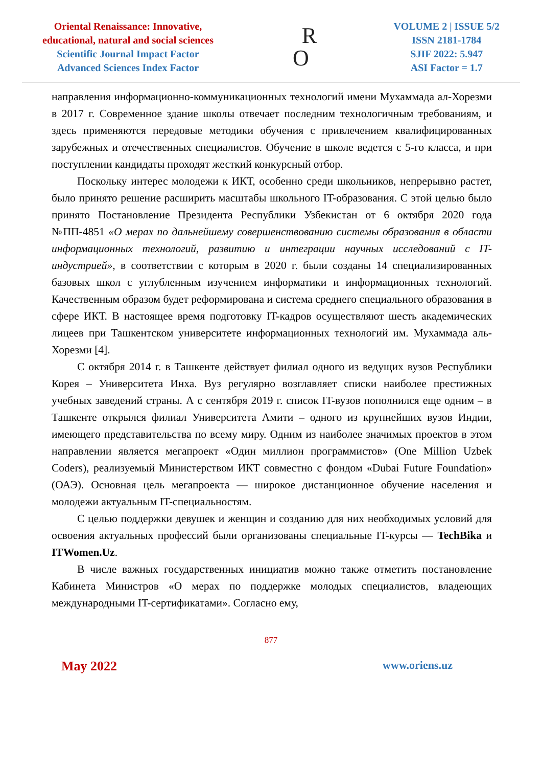Oriental Renaissance: Innovative,
educational, natural and social sciences
Scientific Journal Impact Factor
Advanced Sciences Index Factor
R
O
VOLUME 2 | ISSUE 5/2
ISSN 2181-1784
SJIF 2022: 5.947
ASI Factor = 1.7
направления информационно-коммуникационных технологий имени Мухаммада ал-Хорезми в 2017 г. Современное здание школы отвечает последним технологичным требованиям, и здесь применяются передовые методики обучения с привлечением квалифицированных зарубежных и отечественных специалистов. Обучение в школе ведется с 5-го класса, и при поступлении кандидаты проходят жесткий конкурсный отбор.
Поскольку интерес молодежи к ИКТ, особенно среди школьников, непрерывно растет, было принято решение расширить масштабы школьного IT-образования. С этой целью было принято Постановление Президента Республики Узбекистан от 6 октября 2020 года №ПП-4851 «О мерах по дальнейшему совершенствованию системы образования в области информационных технологий, развитию и интеграции научных исследований с IT-индустрией», в соответствии с которым в 2020 г. были созданы 14 специализированных базовых школ с углубленным изучением информатики и информационных технологий. Качественным образом будет реформирована и система среднего специального образования в сфере ИКТ. В настоящее время подготовку IT-кадров осуществляют шесть академических лицеев при Ташкентском университете информационных технологий им. Мухаммада аль-Хорезми [4].
С октября 2014 г. в Ташкенте действует филиал одного из ведущих вузов Республики Корея – Университета Инха. Вуз регулярно возглавляет списки наиболее престижных учебных заведений страны. А с сентября 2019 г. список IT-вузов пополнился еще одним – в Ташкенте открылся филиал Университета Амити – одного из крупнейших вузов Индии, имеющего представительства по всему миру. Одним из наиболее значимых проектов в этом направлении является мегапроект «Один миллион программистов» (One Million Uzbek Coders), реализуемый Министерством ИКТ совместно с фондом «Dubai Future Foundation» (ОАЭ). Основная цель мегапроекта — широкое дистанционное обучение населения и молодежи актуальным IT-специальностям.
С целью поддержки девушек и женщин и созданию для них необходимых условий для освоения актуальных профессий были организованы специальные IT-курсы — TechBika и ITWomen.Uz.
В числе важных государственных инициатив можно также отметить постановление Кабинета Министров «О мерах по поддержке молодых специалистов, владеющих международными IT-сертификатами». Согласно ему,
877
May 2022 www.oriens.uz